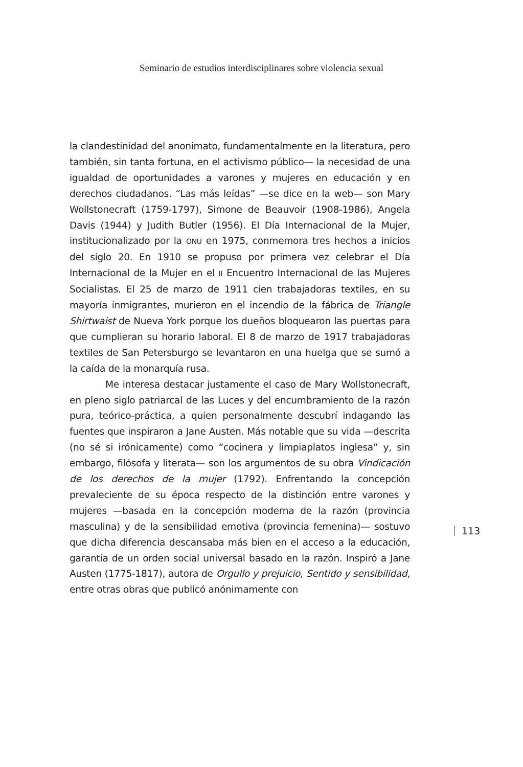Seminario de estudios interdisciplinares sobre violencia sexual
la clandestinidad del anonimato, fundamentalmente en la literatura, pero también, sin tanta fortuna, en el activismo público— la necesidad de una igualdad de oportunidades a varones y mujeres en educación y en derechos ciudadanos. “Las más leídas” —se dice en la web— son Mary Wollstonecraft (1759-1797), Simone de Beauvoir (1908-1986), Angela Davis (1944) y Judith Butler (1956). El Día Internacional de la Mujer, institucionalizado por la ONU en 1975, conmemora tres hechos a inicios del siglo 20. En 1910 se propuso por primera vez celebrar el Día Internacional de la Mujer en el II Encuentro Internacional de las Mujeres Socialistas. El 25 de marzo de 1911 cien trabajadoras textiles, en su mayoría inmigrantes, murieron en el incendio de la fábrica de Triangle Shirtwaist de Nueva York porque los dueños bloquearon las puertas para que cumplieran su horario laboral. El 8 de marzo de 1917 trabajadoras textiles de San Petersburgo se levantaron en una huelga que se sumó a la caída de la monarquía rusa.
Me interesa destacar justamente el caso de Mary Wollstonecraft, en pleno siglo patriarcal de las Luces y del encumbramiento de la razón pura, teórico-práctica, a quien personalmente descubrí indagando las fuentes que inspiraron a Jane Austen. Más notable que su vida —descrita (no sé si irónicamente) como “cocinera y limpiaplatos inglesa” y, sin embargo, filósofa y literata— son los argumentos de su obra Vindicación de los derechos de la mujer (1792). Enfrentando la concepción prevaleciente de su época respecto de la distinción entre varones y mujeres —basada en la concepción moderna de la razón (provincia masculina) y de la sensibilidad emotiva (provincia femenina)— sostuvo que dicha diferencia descansaba más bien en el acceso a la educación, garantía de un orden social universal basado en la razón. Inspiró a Jane Austen (1775-1817), autora de Orgullo y prejuicio, Sentido y sensibilidad, entre otras obras que publicó anónimamente con
113